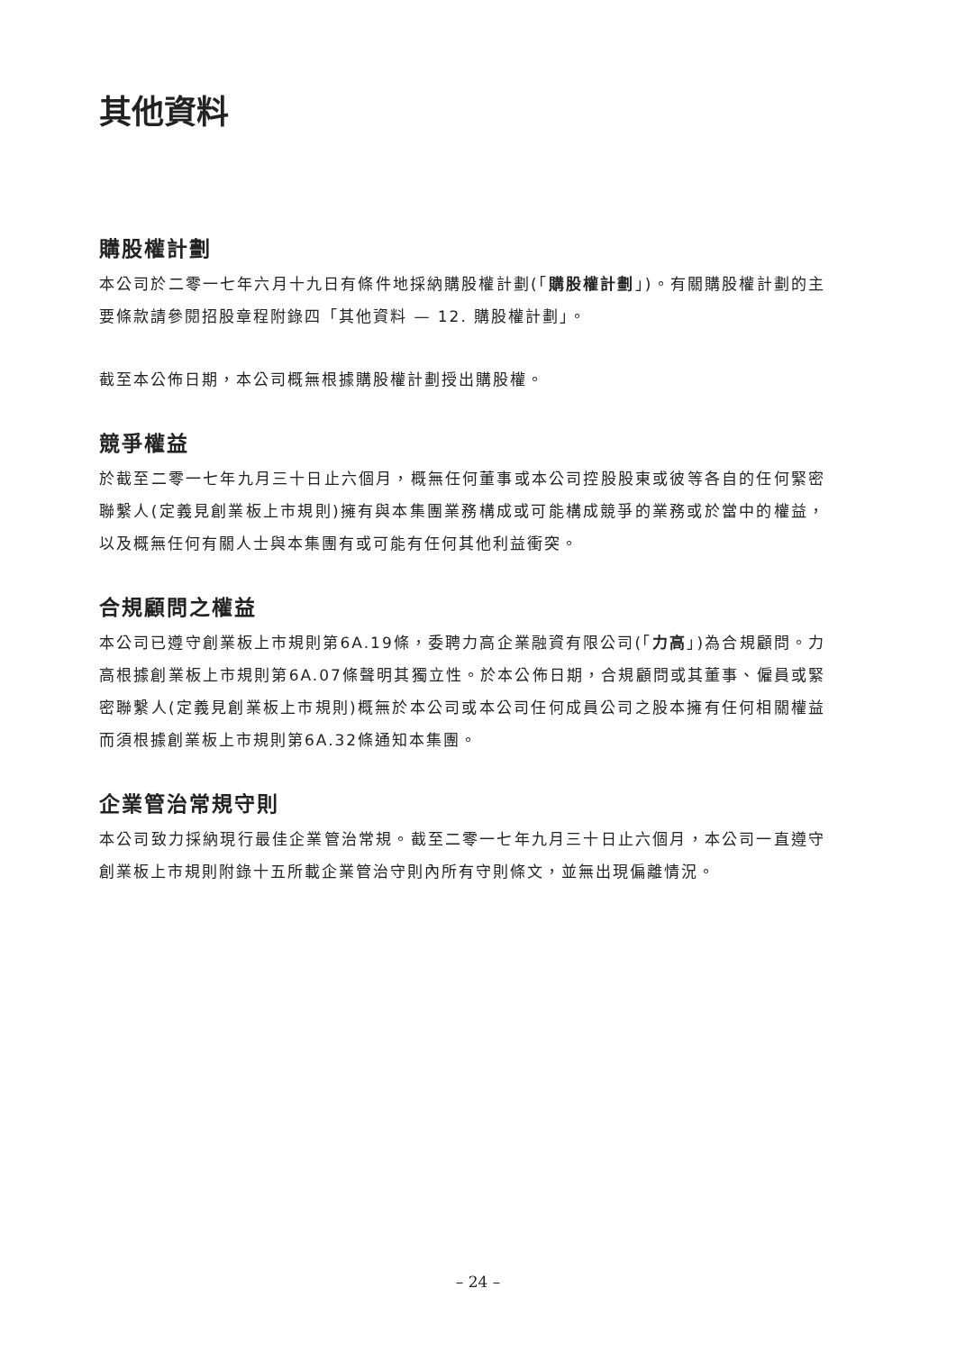其他資料
購股權計劃
本公司於二零一七年六月十九日有條件地採納購股權計劃(「購股權計劃」)。有關購股權計劃的主要條款請參閱招股章程附錄四「其他資料 — 12. 購股權計劃」。
截至本公佈日期，本公司概無根據購股權計劃授出購股權。
競爭權益
於截至二零一七年九月三十日止六個月，概無任何董事或本公司控股股東或彼等各自的任何緊密聯繫人(定義見創業板上市規則)擁有與本集團業務構成或可能構成競爭的業務或於當中的權益，以及概無任何有關人士與本集團有或可能有任何其他利益衝突。
合規顧問之權益
本公司已遵守創業板上市規則第6A.19條，委聘力高企業融資有限公司(「力高」)為合規顧問。力高根據創業板上市規則第6A.07條聲明其獨立性。於本公佈日期，合規顧問或其董事、僱員或緊密聯繫人(定義見創業板上市規則)概無於本公司或本公司任何成員公司之股本擁有任何相關權益而須根據創業板上市規則第6A.32條通知本集團。
企業管治常規守則
本公司致力採納現行最佳企業管治常規。截至二零一七年九月三十日止六個月，本公司一直遵守創業板上市規則附錄十五所載企業管治守則內所有守則條文，並無出現偏離情況。
– 24 –